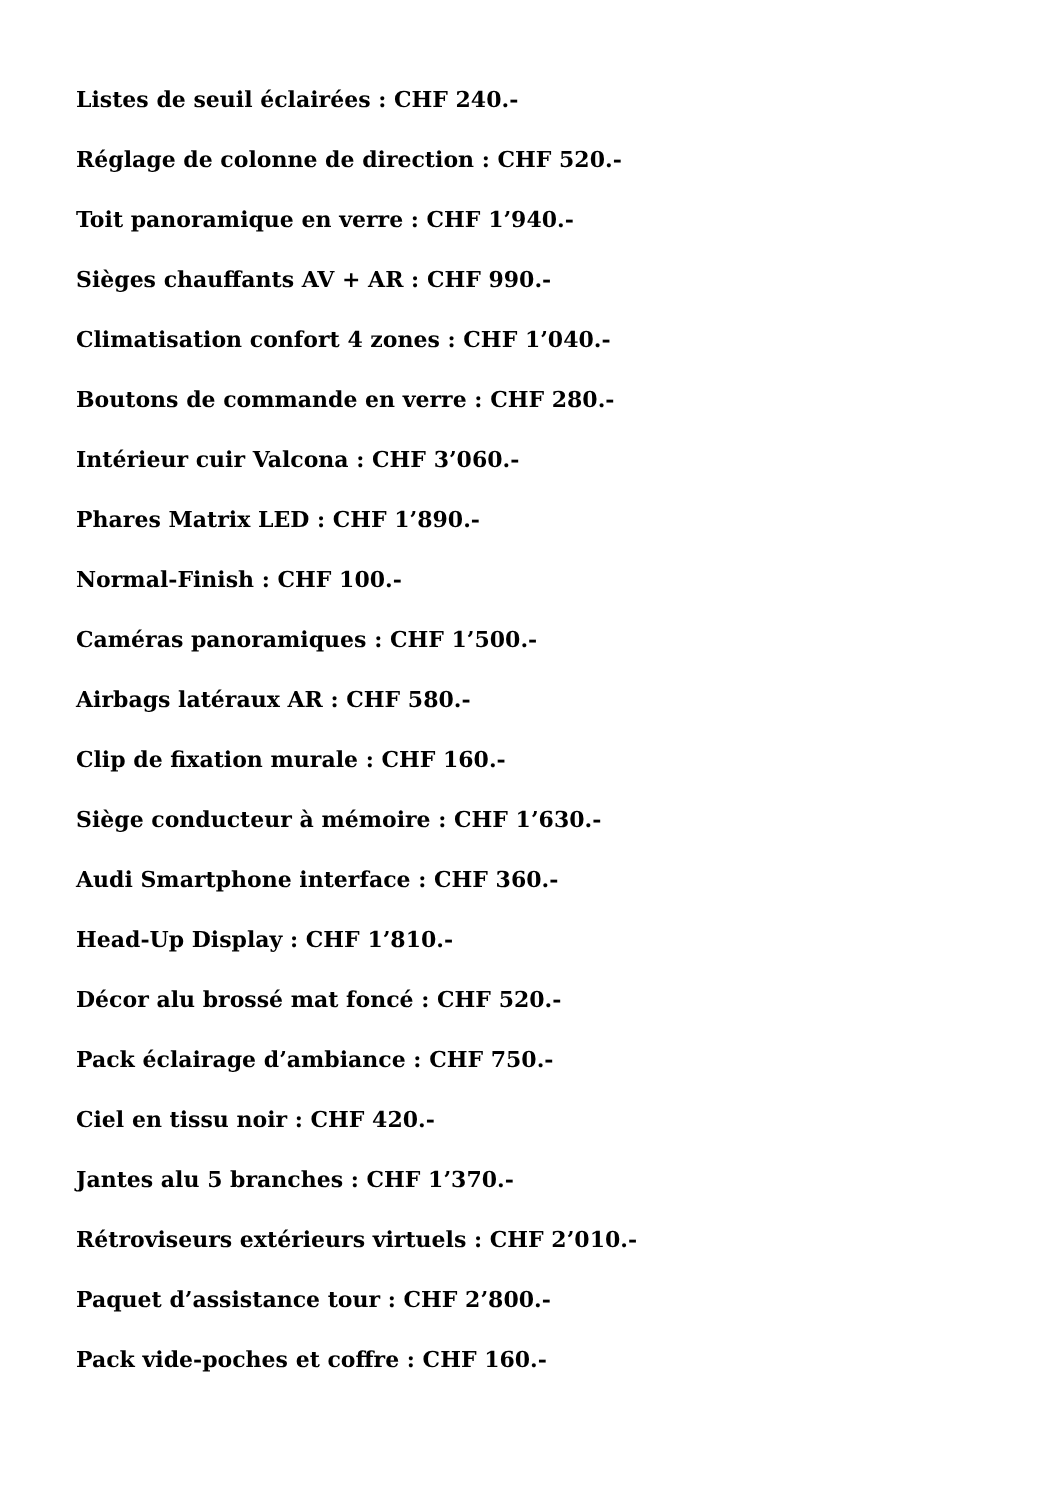Listes de seuil éclairées : CHF 240.-
Réglage de colonne de direction : CHF 520.-
Toit panoramique en verre : CHF 1’940.-
Sièges chauffants AV + AR : CHF 990.-
Climatisation confort 4 zones : CHF 1’040.-
Boutons de commande en verre : CHF 280.-
Intérieur cuir Valcona : CHF 3’060.-
Phares Matrix LED : CHF 1’890.-
Normal-Finish : CHF 100.-
Caméras panoramiques : CHF 1’500.-
Airbags latéraux AR : CHF 580.-
Clip de fixation murale : CHF 160.-
Siège conducteur à mémoire : CHF 1’630.-
Audi Smartphone interface : CHF 360.-
Head-Up Display : CHF 1’810.-
Décor alu brossé mat foncé : CHF 520.-
Pack éclairage d’ambiance : CHF 750.-
Ciel en tissu noir : CHF 420.-
Jantes alu 5 branches : CHF 1’370.-
Rétroviseurs extérieurs virtuels : CHF 2’010.-
Paquet d’assistance tour : CHF 2’800.-
Pack vide-poches et coffre : CHF 160.-